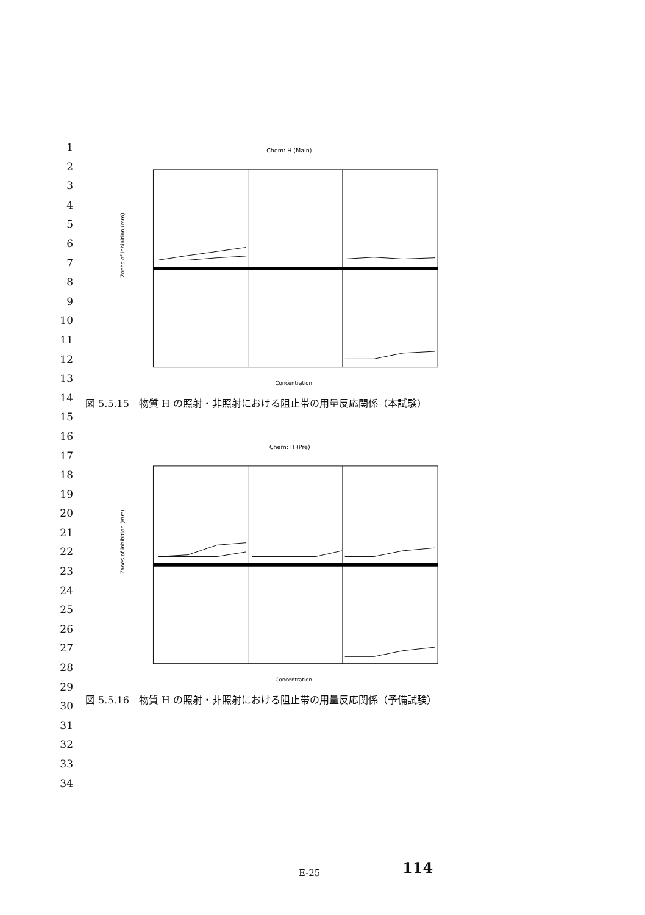1
2
3
4
5
6
7
8
9
10
11
12
13
14
15
16
17
18
19
20
21
22
23
24
25
26
27
28
29
30
31
32
33
34
Chem: H (Main)
Zones of inhibition (mm)
Concentration
図 5.5.15　物質 H の照射・非照射における阻止帯の用量反応関係（本試験）
Chem: H (Pre)
Zones of inhibition (mm)
Concentration
図 5.5.16　物質 H の照射・非照射における阻止帯の用量反応関係（予備試験）
E-25 114